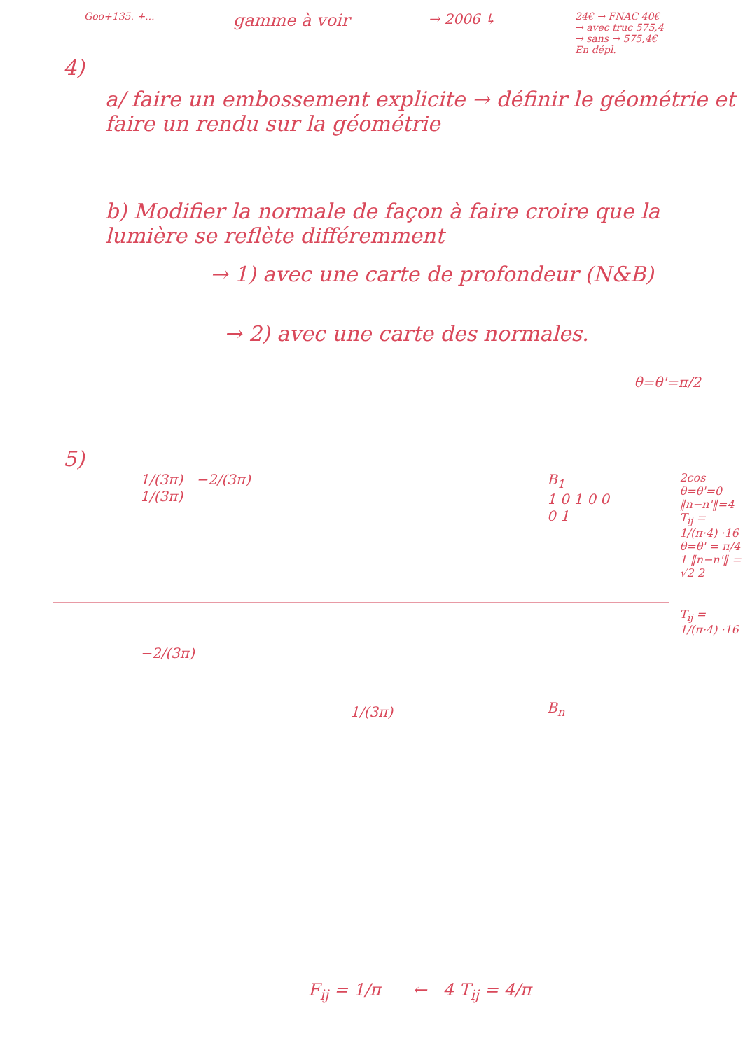Goo+135. +...
gamme à voir
→ 2006 ↳
24€ → FNAC 40€
→ avec truc 575,4
→ sans → 575,4€
En dépl.
4)
a/ faire un embossement explicite → définir le géométrie et faire un rendu sur la géométrie
b) Modifier la normale de façon à faire croire que la lumière se reflète différemment
→ 1) avec une carte de profondeur (N&B)
→ 2) avec une carte des normales.
θ=θ'=π/2
5)
1/(3π) −2/(3π)
1/(3π)
−2/(3π)
1/(3π)
B<sub>1</sub>
1 0 1 0 0 0 1
B<sub>n</sub>
2cos
θ=θ'=0
‖n−n'‖=4
T<sub>ij</sub> = 1/(π·4) ·16
θ=θ' = π/4
1 ‖n−n'‖ = √2 2
T<sub>ij</sub> = 1/(π·4) ·16
F<sub>ij</sub> = 1/π ← 4 T<sub>ij</sub> = 4/π